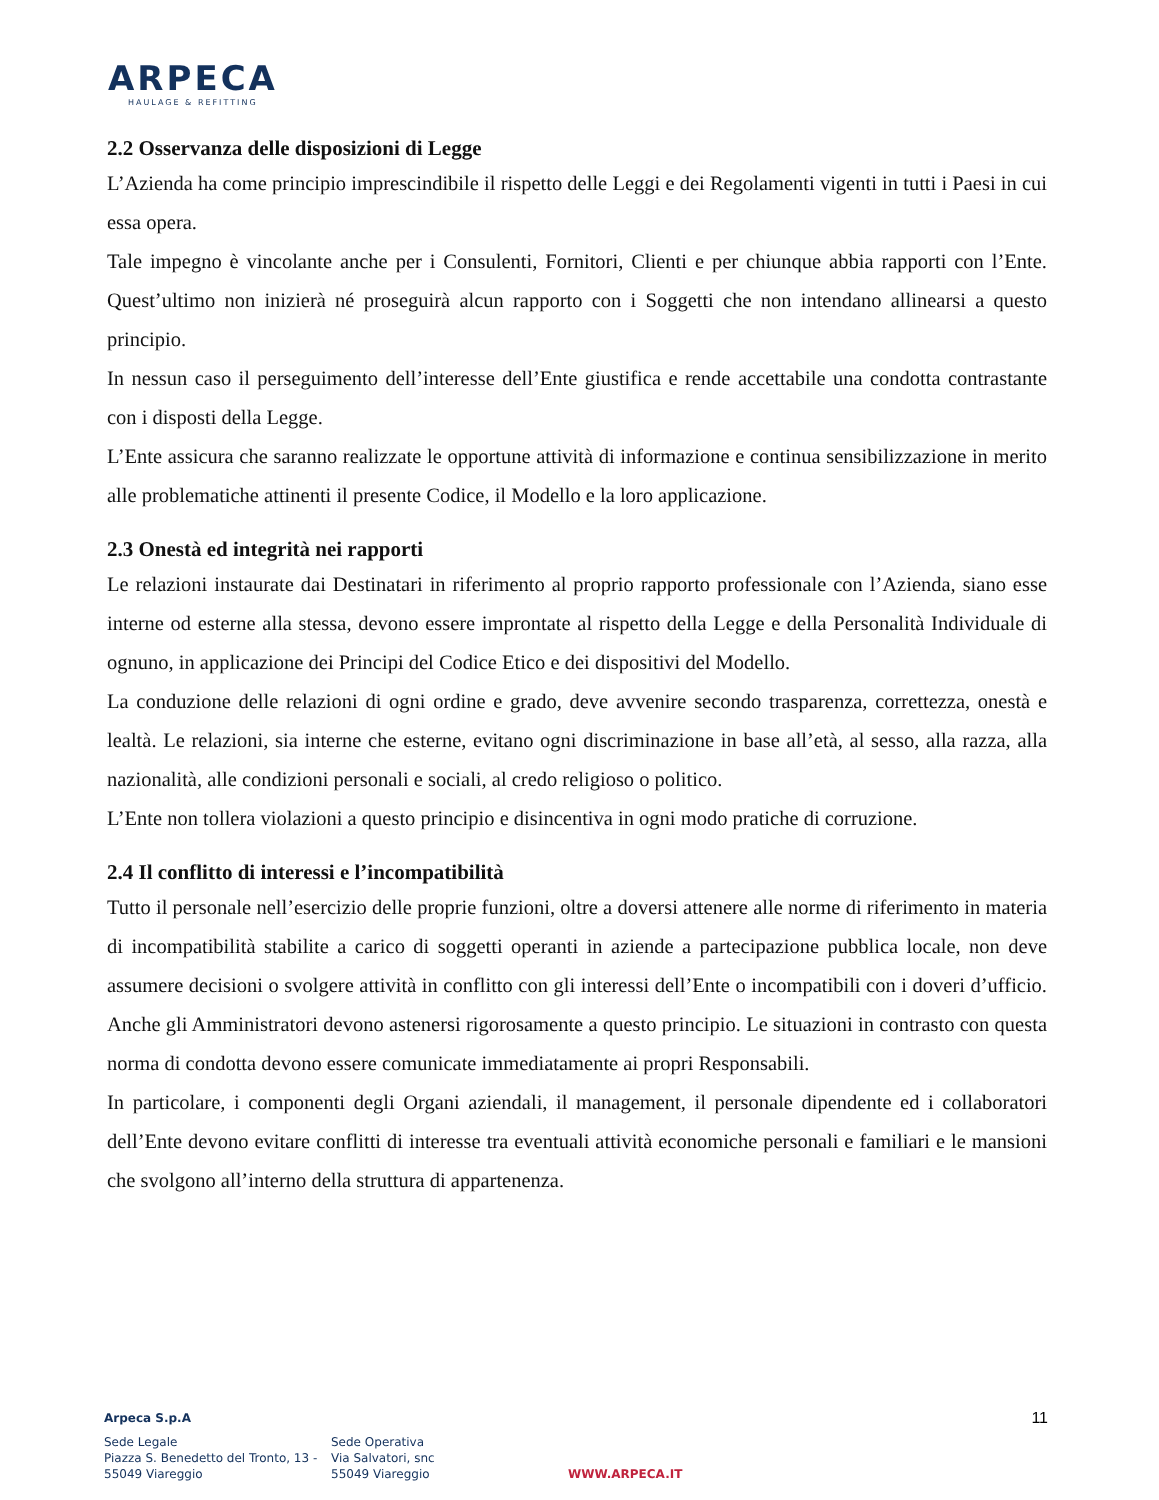ARPECA
HAULAGE & REFITTING
2.2 Osservanza delle disposizioni di Legge
L’Azienda ha come principio imprescindibile il rispetto delle Leggi e dei Regolamenti vigenti in tutti i Paesi in cui essa opera.
Tale impegno è vincolante anche per i Consulenti, Fornitori, Clienti e per chiunque abbia rapporti con l’Ente. Quest’ultimo non inizierà né proseguirà alcun rapporto con i Soggetti che non intendano allinearsi a questo principio.
In nessun caso il perseguimento dell’interesse dell’Ente giustifica e rende accettabile una condotta contrastante con i disposti della Legge.
L’Ente assicura che saranno realizzate le opportune attività di informazione e continua sensibilizzazione in merito alle problematiche attinenti il presente Codice, il Modello e la loro applicazione.
2.3 Onestà ed integrità nei rapporti
Le relazioni instaurate dai Destinatari in riferimento al proprio rapporto professionale con l’Azienda, siano esse interne od esterne alla stessa, devono essere improntate al rispetto della Legge e della Personalità Individuale di ognuno, in applicazione dei Principi del Codice Etico e dei dispositivi del Modello.
La conduzione delle relazioni di ogni ordine e grado, deve avvenire secondo trasparenza, correttezza, onestà e lealtà. Le relazioni, sia interne che esterne, evitano ogni discriminazione in base all’età, al sesso, alla razza, alla nazionalità, alle condizioni personali e sociali, al credo religioso o politico.
L’Ente non tollera violazioni a questo principio e disincentiva in ogni modo pratiche di corruzione.
2.4 Il conflitto di interessi e l’incompatibilità
Tutto il personale nell’esercizio delle proprie funzioni, oltre a doversi attenere alle norme di riferimento in materia di incompatibilità stabilite a carico di soggetti operanti in aziende a partecipazione pubblica locale, non deve assumere decisioni o svolgere attività in conflitto con gli interessi dell’Ente o incompatibili con i doveri d’ufficio. Anche gli Amministratori devono astenersi rigorosamente a questo principio. Le situazioni in contrasto con questa norma di condotta devono essere comunicate immediatamente ai propri Responsabili.
In particolare, i componenti degli Organi aziendali, il management, il personale dipendente ed i collaboratori dell’Ente devono evitare conflitti di interesse tra eventuali attività economiche personali e familiari e le mansioni che svolgono all’interno della struttura di appartenenza.
11
Arpeca S.p.A
Sede Legale
Piazza S. Benedetto del Tronto, 13 -
55049 Viareggio
Sede Operativa
Via Salvatori, snc
55049 Viareggio
WWW.ARPECA.IT